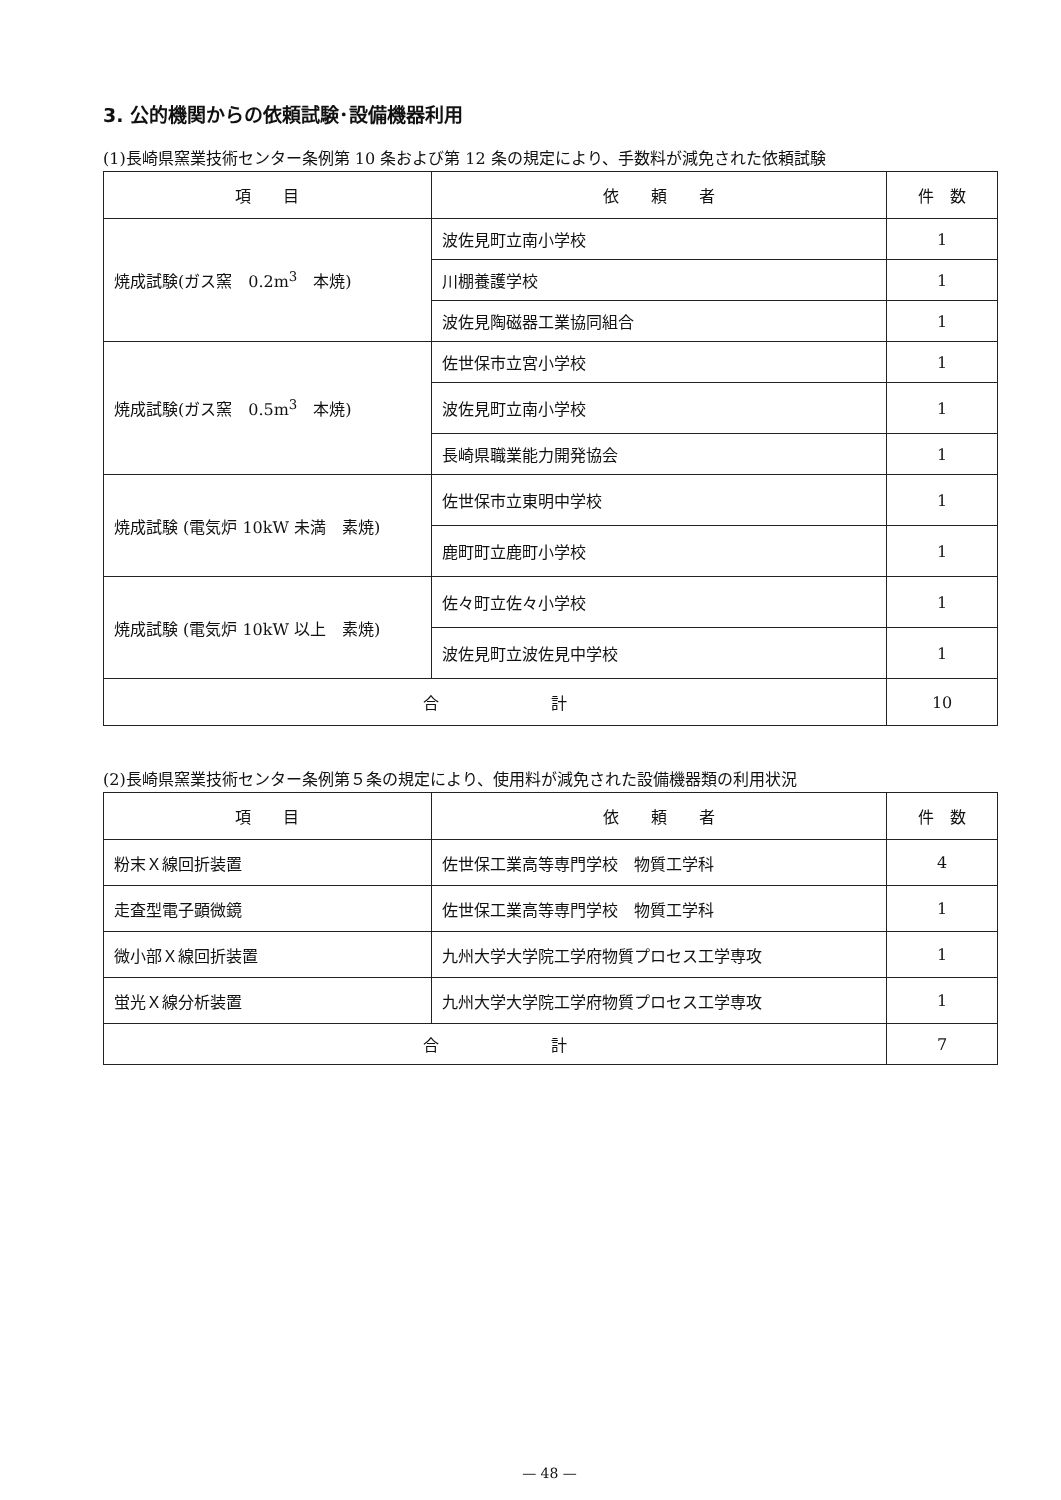3. 公的機関からの依頼試験･設備機器利用
(1)長崎県窯業技術センター条例第 10 条および第 12 条の規定により、手数料が減免された依頼試験
| 項 目 | 依 頼 者 | 件 数 |
| --- | --- | --- |
| 焼成試験(ガス窯 0.2m<sup>3</sup> 本焼) | 波佐見町立南小学校 | 1 |
| | 川棚養護学校 | 1 |
| | 波佐見陶磁器工業協同組合 | 1 |
| 焼成試験(ガス窯 0.5m<sup>3</sup> 本焼) | 佐世保市立宮小学校 | 1 |
| | 波佐見町立南小学校 | 1 |
| | 長崎県職業能力開発協会 | 1 |
| 焼成試験 (電気炉 10kW 未満 素焼) | 佐世保市立東明中学校 | 1 |
| | 鹿町町立鹿町小学校 | 1 |
| 焼成試験 (電気炉 10kW 以上 素焼) | 佐々町立佐々小学校 | 1 |
| | 波佐見町立波佐見中学校 | 1 |
| 合 計 | | 10 |
(2)長崎県窯業技術センター条例第５条の規定により、使用料が減免された設備機器類の利用状況
| 項 目 | 依 頼 者 | 件 数 |
| --- | --- | --- |
| 粉末Ｘ線回折装置 | 佐世保工業高等専門学校 物質工学科 | 4 |
| 走査型電子顕微鏡 | 佐世保工業高等専門学校 物質工学科 | 1 |
| 微小部Ｘ線回折装置 | 九州大学大学院工学府物質プロセス工学専攻 | 1 |
| 蛍光Ｘ線分析装置 | 九州大学大学院工学府物質プロセス工学専攻 | 1 |
| 合 計 | | 7 |
— 48 —